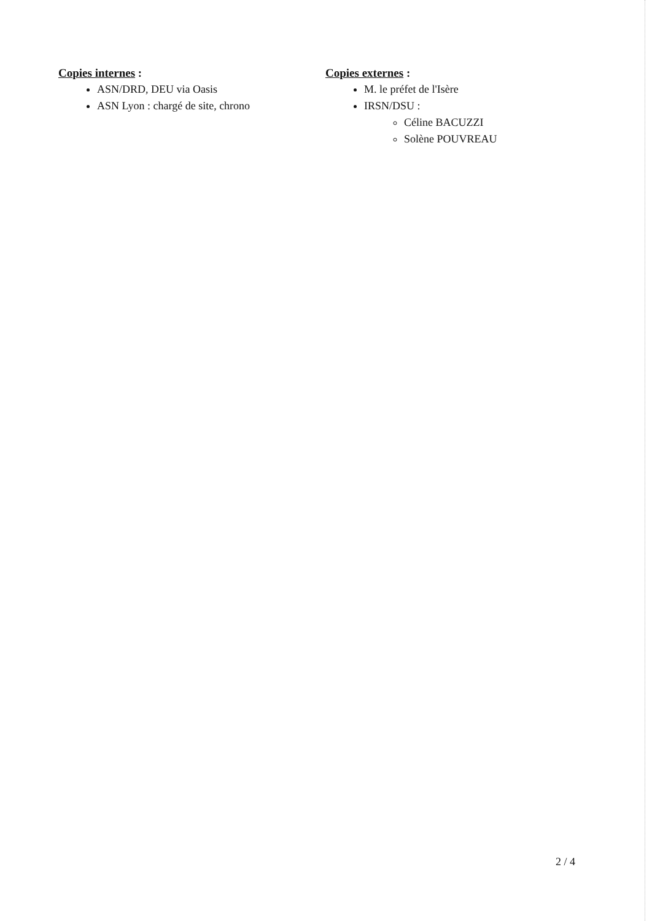Copies internes :
ASN/DRD, DEU via Oasis
ASN Lyon : chargé de site, chrono
Copies externes :
M. le préfet de l'Isère
IRSN/DSU :
Céline BACUZZI
Solène POUVREAU
2 / 4